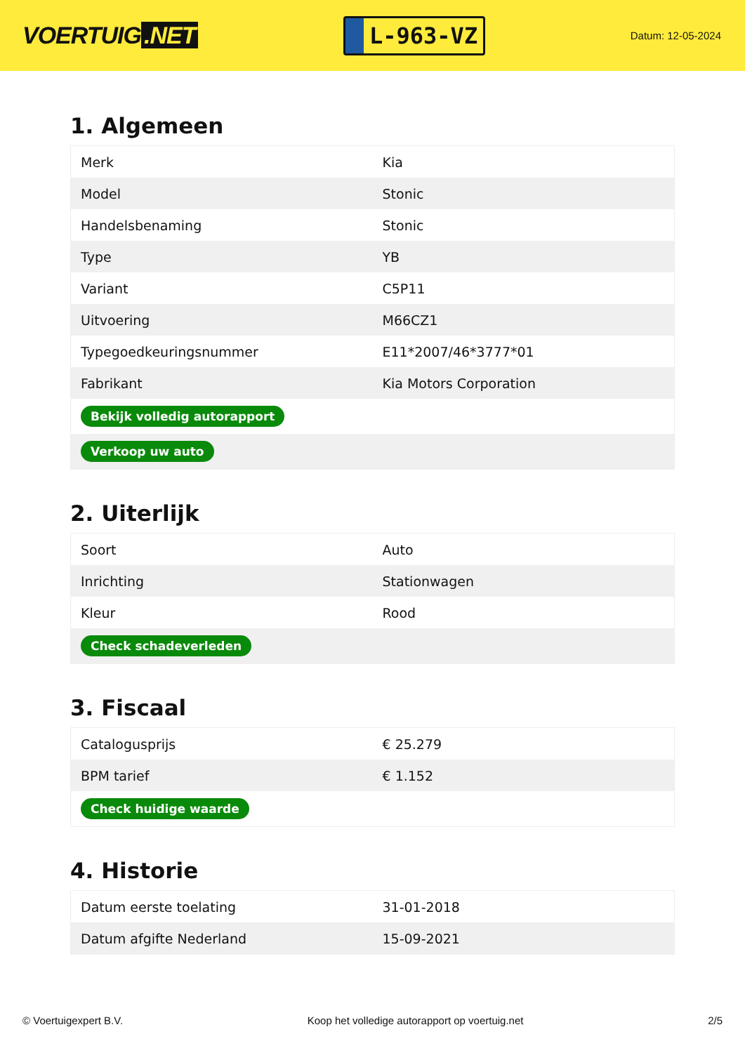VOERTUIG.NET
L-963-VZ
Datum: 12-05-2024
1. Algemeen
| Merk | Kia |
| Model | Stonic |
| Handelsbenaming | Stonic |
| Type | YB |
| Variant | C5P11 |
| Uitvoering | M66CZ1 |
| Typegoedkeuringsnummer | E11*2007/46*3777*01 |
| Fabrikant | Kia Motors Corporation |
| Bekijk volledig autorapport | |
| Verkoop uw auto | |
2. Uiterlijk
| Soort | Auto |
| Inrichting | Stationwagen |
| Kleur | Rood |
| Check schadeverleden | |
3. Fiscaal
| Catalogusprijs | € 25.279 |
| BPM tarief | € 1.152 |
| Check huidige waarde | |
4. Historie
| Datum eerste toelating | 31-01-2018 |
| Datum afgifte Nederland | 15-09-2021 |
© Voertuigexpert B.V. Koop het volledige autorapport op voertuig.net 2/5